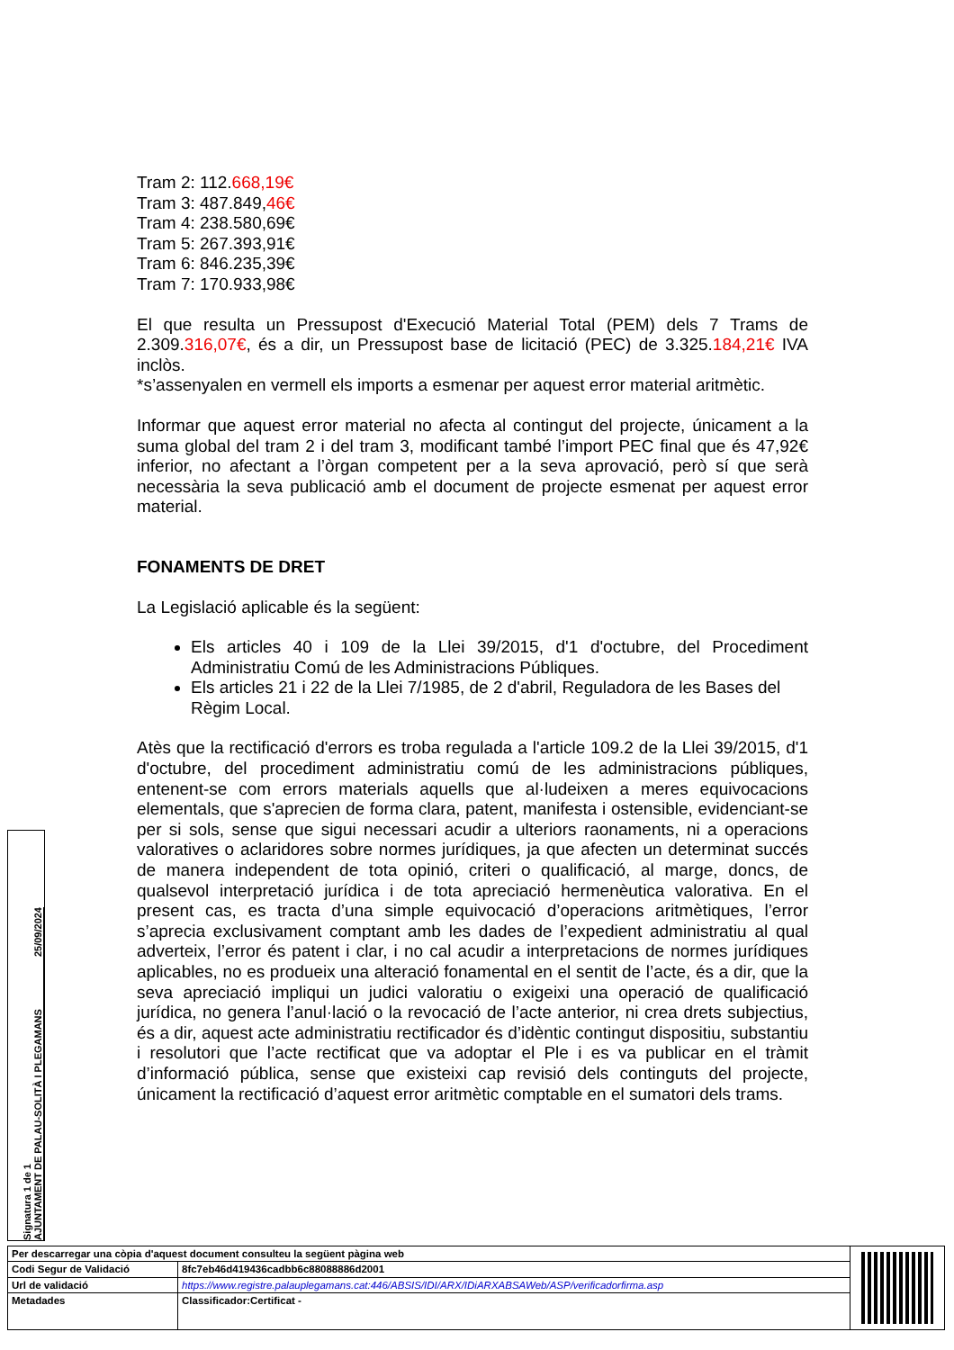Tram 2: 112.668,19€
Tram 3: 487.849,46€
Tram 4: 238.580,69€
Tram 5: 267.393,91€
Tram 6: 846.235,39€
Tram 7: 170.933,98€
El que resulta un Pressupost d'Execució Material Total (PEM) dels 7 Trams de 2.309.316,07€, és a dir, un Pressupost base de licitació (PEC) de 3.325.184,21€ IVA inclòs.
*s’assenyalen en vermell els imports a esmenar per aquest error material aritmètic.
Informar que aquest error material no afecta al contingut del projecte, únicament a la suma global del tram 2 i del tram 3, modificant també l’import PEC final que és 47,92€ inferior, no afectant a l’òrgan competent per a la seva aprovació, però sí que serà necessària la seva publicació amb el document de projecte esmenat per aquest error material.
FONAMENTS DE DRET
La Legislació aplicable és la següent:
Els articles 40 i 109 de la Llei 39/2015, d'1 d'octubre, del Procediment Administratiu Comú de les Administracions Públiques.
Els articles 21 i 22 de la Llei 7/1985, de 2 d'abril, Reguladora de les Bases del Règim Local.
Atès que la rectificació d'errors es troba regulada a l'article 109.2 de la Llei 39/2015, d'1 d'octubre, del procediment administratiu comú de les administracions públiques, entenent-se com errors materials aquells que al·ludeixen a meres equivocacions elementals, que s'aprecien de forma clara, patent, manifesta i ostensible, evidenciant-se per si sols, sense que sigui necessari acudir a ulteriors raonaments, ni a operacions valoratives o aclaridores sobre normes jurídiques, ja que afecten un determinat succés de manera independent de tota opinió, criteri o qualificació, al marge, doncs, de qualsevol interpretació jurídica i de tota apreciació hermenèutica valorativa. En el present cas, es tracta d’una simple equivocació d’operacions aritmètiques, l’error s’aprecia exclusivament comptant amb les dades de l’expedient administratiu al qual adverteix, l’error és patent i clar, i no cal acudir a interpretacions de normes jurídiques aplicables, no es produeix una alteració fonamental en el sentit de l’acte, és a dir, que la seva apreciació impliqui un judici valoratiu o exigeixi una operació de qualificació jurídica, no genera l’anul·lació o la revocació de l’acte anterior, ni crea drets subjectius, és a dir, aquest acte administratiu rectificador és d’idèntic contingut dispositiu, substantiu i resolutori que l’acte rectificat que va adoptar el Ple i es va publicar en el tràmit d’informació pública, sense que existeixi cap revisió dels continguts del projecte, únicament la rectificació d’aquest error aritmètic comptable en el sumatori dels trams.
Signatura 1 de 1
AJUNTAMENT DE PALAU-SOLITÀ I PLEGAMANS 25/09/2024
| Per descarregar una còpia d'aquest document consulteu la següent pàgina web | | |
| Codi Segur de Validació | 8fc7eb46d419436cadbb6c88088886d2001 | |
| Url de validació | https://www.registre.palauplegamans.cat:446/ABSIS/IDI/ARX/IDiARXABSAWeb/ASP/verificadorfirma.asp | |
| Metadades | Classificador:Certificat - | |